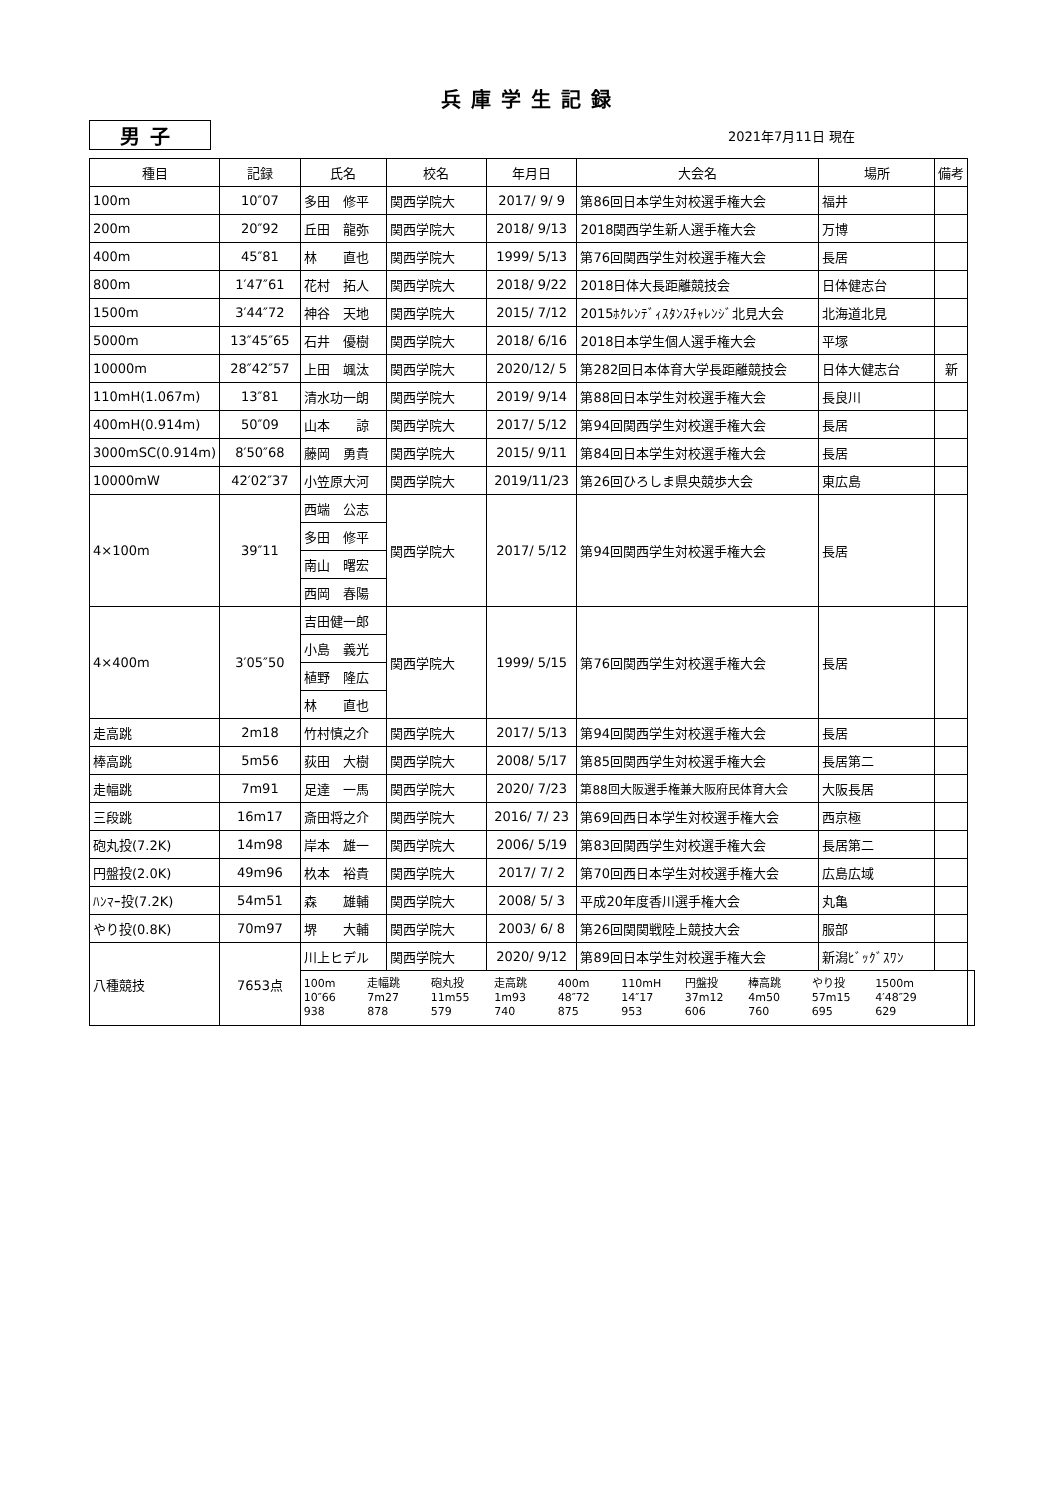兵庫学生記録
男子
2021年7月11日 現在
| 種目 | 記録 | 氏名 | 校名 | 年月日 | 大会名 | 場所 | 備考 | |
| --- | --- | --- | --- | --- | --- | --- | --- | --- |
| 100m | 10″07 | 多田 修平 | 関西学院大 | 2017/ 9/ 9 | 第86回日本学生対校選手権大会 | 福井 | | |
| 200m | 20″92 | 丘田 龍弥 | 関西学院大 | 2018/ 9/13 | 2018関西学生新人選手権大会 | 万博 | | |
| 400m | 45″81 | 林 直也 | 関西学院大 | 1999/ 5/13 | 第76回関西学生対校選手権大会 | 長居 | | |
| 800m | 1′47″61 | 花村 拓人 | 関西学院大 | 2018/ 9/22 | 2018日体大長距離競技会 | 日体健志台 | | |
| 1500m | 3′44″72 | 神谷 天地 | 関西学院大 | 2015/ 7/12 | 2015ﾎｸﾚﾝﾃﾞｨｽﾀﾝｽﾁｬﾚﾝｼﾞ北見大会 | 北海道北見 | | |
| 5000m | 13″45″65 | 石井 優樹 | 関西学院大 | 2018/ 6/16 | 2018日本学生個人選手権大会 | 平塚 | | |
| 10000m | 28″42″57 | 上田 颯汰 | 関西学院大 | 2020/12/ 5 | 第282回日本体育大学長距離競技会 | 日体大健志台 | 新 | |
| 110mH(1.067m) | 13″81 | 清水功一朗 | 関西学院大 | 2019/ 9/14 | 第88回日本学生対校選手権大会 | 長良川 | | |
| 400mH(0.914m) | 50″09 | 山本 諒 | 関西学院大 | 2017/ 5/12 | 第94回関西学生対校選手権大会 | 長居 | | |
| 3000mSC(0.914m) | 8′50″68 | 藤岡 勇貴 | 関西学院大 | 2015/ 9/11 | 第84回日本学生対校選手権大会 | 長居 | | |
| 10000mW | 42′02″37 | 小笠原大河 | 関西学院大 | 2019/11/23 | 第26回ひろしま県央競歩大会 | 東広島 | | |
| 4×100m | 39″11 | 西端 公志 | 関西学院大 | 2017/ 5/12 | 第94回関西学生対校選手権大会 | 長居 | | |
| | | 多田 修平 | | | | | | |
| | | 南山 曙宏 | | | | | | |
| | | 西岡 春陽 | | | | | | |
| 4×400m | 3′05″50 | 吉田健一郎 | 関西学院大 | 1999/ 5/15 | 第76回関西学生対校選手権大会 | 長居 | | |
| | | 小島 義光 | | | | | | |
| | | 植野 隆広 | | | | | | |
| | | 林 直也 | | | | | | |
| 走高跳 | 2m18 | 竹村慎之介 | 関西学院大 | 2017/ 5/13 | 第94回関西学生対校選手権大会 | 長居 | | |
| 棒高跳 | 5m56 | 荻田 大樹 | 関西学院大 | 2008/ 5/17 | 第85回関西学生対校選手権大会 | 長居第二 | | |
| 走幅跳 | 7m91 | 足達 一馬 | 関西学院大 | 2020/ 7/23 | 第88回大阪選手権兼大阪府民体育大会 | 大阪長居 | | |
| 三段跳 | 16m17 | 斎田将之介 | 関西学院大 | 2016/ 7/ 23 | 第69回西日本学生対校選手権大会 | 西京極 | | |
| 砲丸投(7.2K) | 14m98 | 岸本 雄一 | 関西学院大 | 2006/ 5/19 | 第83回関西学生対校選手権大会 | 長居第二 | | |
| 円盤投(2.0K) | 49m96 | 杦本 裕貴 | 関西学院大 | 2017/ 7/ 2 | 第70回西日本学生対校選手権大会 | 広島広域 | | |
| ﾊﾝﾏｰ投(7.2K) | 54m51 | 森 雄輔 | 関西学院大 | 2008/ 5/ 3 | 平成20年度香川選手権大会 | 丸亀 | | |
| やり投(0.8K) | 70m97 | 堺 大輔 | 関西学院大 | 2003/ 6/ 8 | 第26回関関戦陸上競技大会 | 服部 | | |
| 八種競技 | 7653点 | 川上ヒデル | 関西学院大 | 2020/ 9/12 | 第89回日本学生対校選手権大会 | 新潟ﾋﾞｯｸﾞｽﾜﾝ | | |
| | | 100m 走幅跳 砲丸投 走高跳 400m 110mH 円盤投 棒高跳 やり投 1500m 10″66 7m27 11m55 1m93 48″72 14″17 37m12 4m50 57m15 4′48″29 938 878 579 740 875 953 606 760 695 629 | | | | | | |